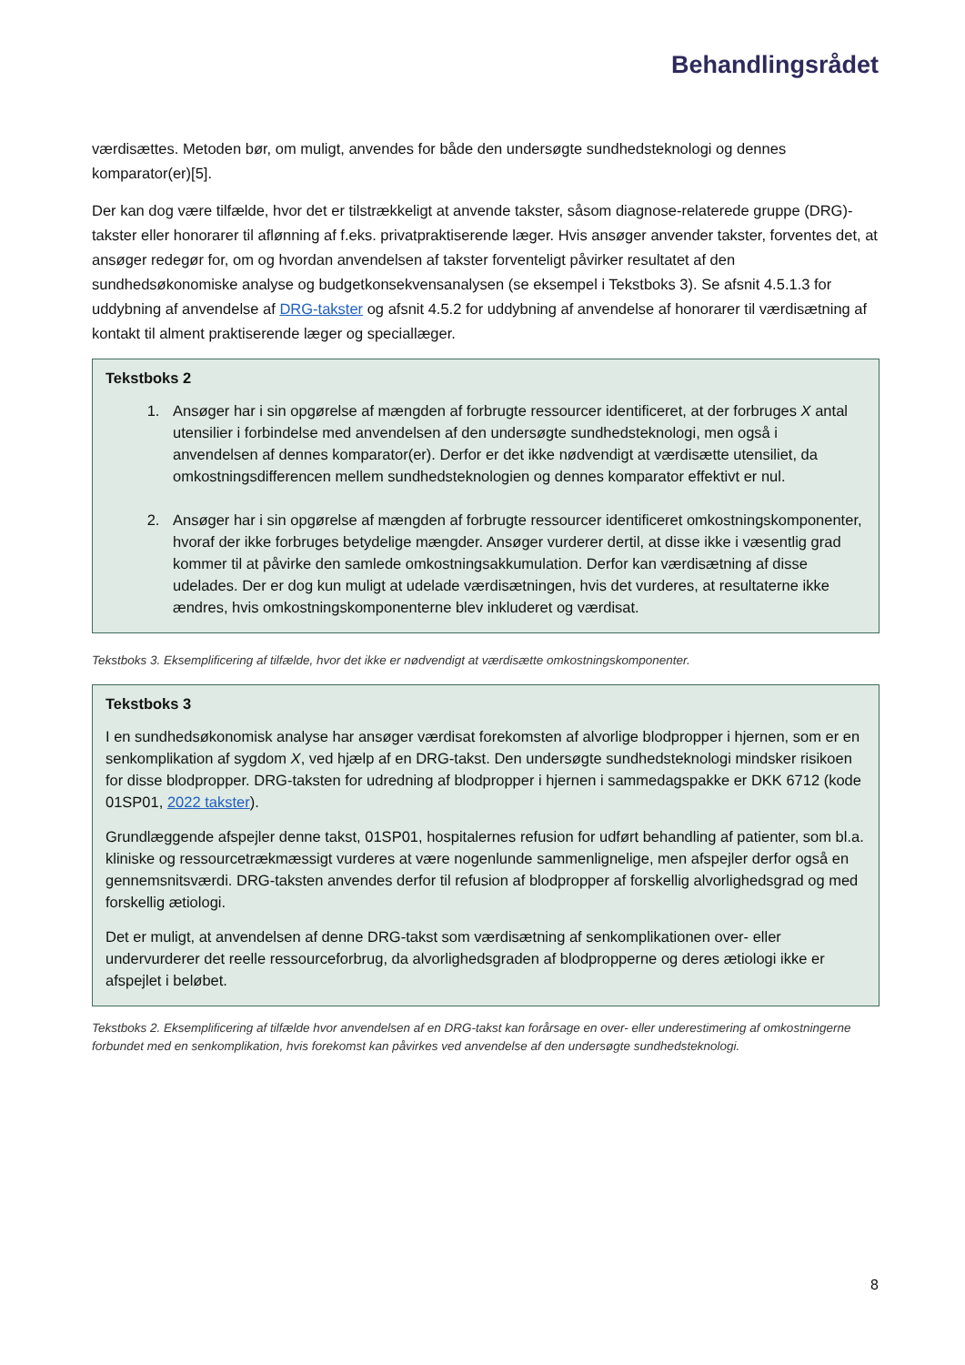Behandlingsrådet
værdisættes. Metoden bør, om muligt, anvendes for både den undersøgte sundhedsteknologi og dennes komparator(er)[5].
Der kan dog være tilfælde, hvor det er tilstrækkeligt at anvende takster, såsom diagnose-relaterede gruppe (DRG)-takster eller honorarer til aflønning af f.eks. privatpraktiserende læger. Hvis ansøger anvender takster, forventes det, at ansøger redegør for, om og hvordan anvendelsen af takster forventeligt påvirker resultatet af den sundhedsøkonomiske analyse og budgetkonsekvensanalysen (se eksempel i Tekstboks 3). Se afsnit 4.5.1.3 for uddybning af anvendelse af DRG-takster og afsnit 4.5.2 for uddybning af anvendelse af honorarer til værdisætning af kontakt til alment praktiserende læger og speciallæger.
Tekstboks 2
1. Ansøger har i sin opgørelse af mængden af forbrugte ressourcer identificeret, at der forbruges X antal utensilier i forbindelse med anvendelsen af den undersøgte sundhedsteknologi, men også i anvendelsen af dennes komparator(er). Derfor er det ikke nødvendigt at værdisætte utensiliet, da omkostningsdifferencen mellem sundhedsteknologien og dennes komparator effektivt er nul.
2. Ansøger har i sin opgørelse af mængden af forbrugte ressourcer identificeret omkostningskomponenter, hvoraf der ikke forbruges betydelige mængder. Ansøger vurderer dertil, at disse ikke i væsentlig grad kommer til at påvirke den samlede omkostningsakkumulation. Derfor kan værdisætning af disse udelades. Der er dog kun muligt at udelade værdisætningen, hvis det vurderes, at resultaterne ikke ændres, hvis omkostningskomponenterne blev inkluderet og værdisat.
Tekstboks 3. Eksemplificering af tilfælde, hvor det ikke er nødvendigt at værdisætte omkostningskomponenter.
Tekstboks 3
I en sundhedsøkonomisk analyse har ansøger værdisat forekomsten af alvorlige blodpropper i hjernen, som er en senkomplikation af sygdom X, ved hjælp af en DRG-takst. Den undersøgte sundhedsteknologi mindsker risikoen for disse blodpropper. DRG-taksten for udredning af blodpropper i hjernen i sammedagspakke er DKK 6712 (kode 01SP01, 2022 takster).
Grundlæggende afspejler denne takst, 01SP01, hospitalernes refusion for udført behandling af patienter, som bl.a. kliniske og ressourcetrækmæssigt vurderes at være nogenlunde sammenlignelige, men afspejler derfor også en gennemsnitsværdi. DRG-taksten anvendes derfor til refusion af blodpropper af forskellig alvorlighedsgrad og med forskellig ætiologi.
Det er muligt, at anvendelsen af denne DRG-takst som værdisætning af senkomplikationen over- eller undervurderer det reelle ressourceforbrug, da alvorlighedsgraden af blodpropperne og deres ætiologi ikke er afspejlet i beløbet.
Tekstboks 2. Eksemplificering af tilfælde hvor anvendelsen af en DRG-takst kan forårsage en over- eller underestimering af omkostningerne forbundet med en senkomplikation, hvis forekomst kan påvirkes ved anvendelse af den undersøgte sundhedsteknologi.
8